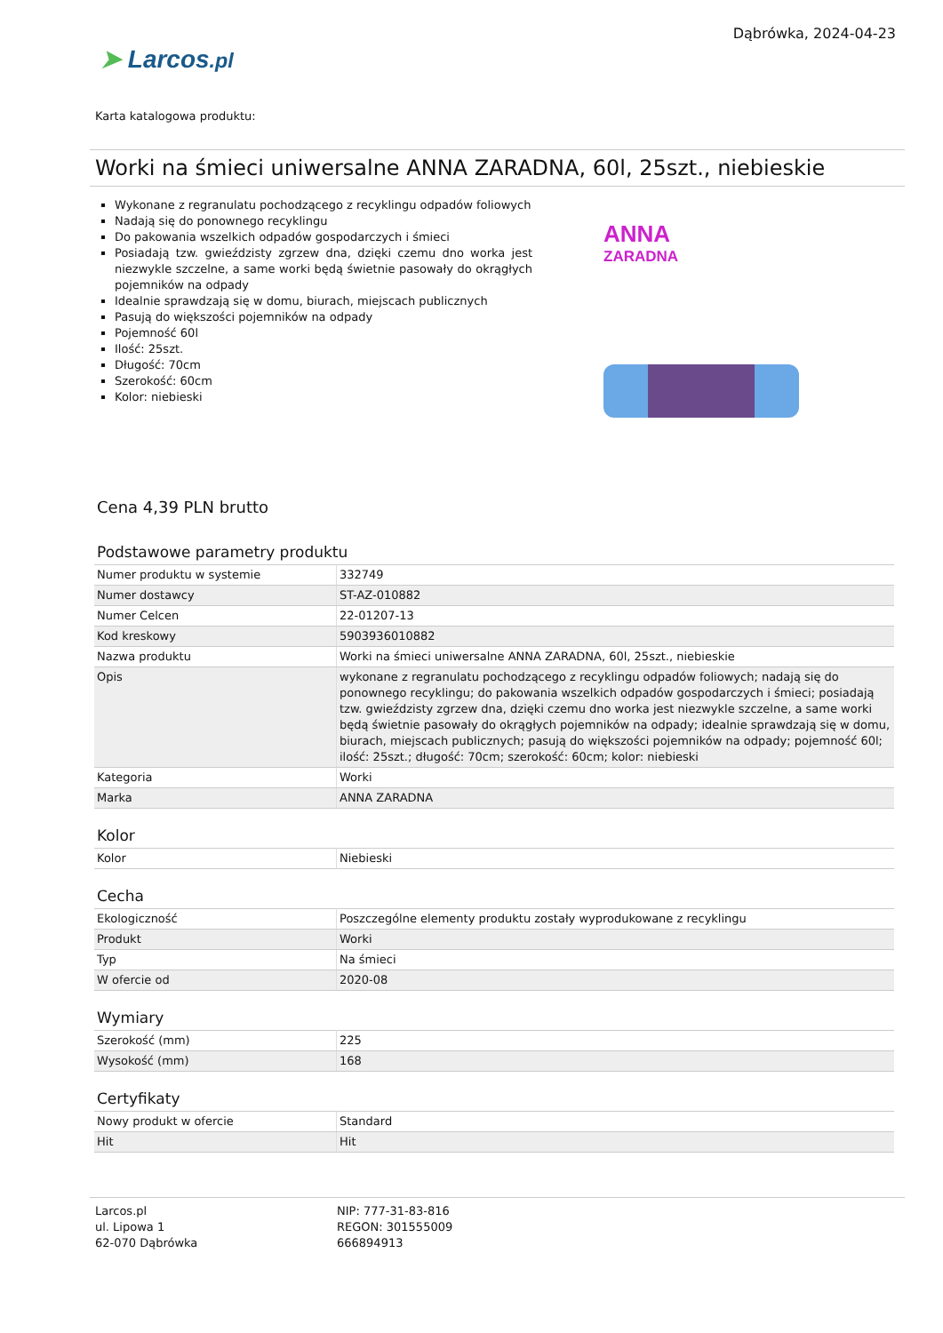➤ Larcos.pl
Dąbrówka, 2024-04-23
Karta katalogowa produktu:
Worki na śmieci uniwersalne ANNA ZARADNA, 60l, 25szt., niebieskie
Wykonane z regranulatu pochodzącego z recyklingu odpadów foliowych
Nadają się do ponownego recyklingu
Do pakowania wszelkich odpadów gospodarczych i śmieci
Posiadają tzw. gwieździsty zgrzew dna, dzięki czemu dno worka jest niezwykle szczelne, a same worki będą świetnie pasowały do okrągłych pojemników na odpady
Idealnie sprawdzają się w domu, biurach, miejscach publicznych
Pasują do większości pojemników na odpady
Pojemność 60l
Ilość: 25szt.
Długość: 70cm
Szerokość: 60cm
Kolor: niebieski
ANNA
ZARADNA
Cena 4,39 PLN brutto
Podstawowe parametry produktu
| Numer produktu w systemie | 332749 |
| Numer dostawcy | ST-AZ-010882 |
| Numer Celcen | 22-01207-13 |
| Kod kreskowy | 5903936010882 |
| Nazwa produktu | Worki na śmieci uniwersalne ANNA ZARADNA, 60l, 25szt., niebieskie |
| Opis | wykonane z regranulatu pochodzącego z recyklingu odpadów foliowych; nadają się do ponownego recyklingu; do pakowania wszelkich odpadów gospodarczych i śmieci; posiadają tzw. gwieździsty zgrzew dna, dzięki czemu dno worka jest niezwykle szczelne, a same worki będą świetnie pasowały do okrągłych pojemników na odpady; idealnie sprawdzają się w domu, biurach, miejscach publicznych; pasują do większości pojemników na odpady; pojemność 60l; ilość: 25szt.; długość: 70cm; szerokość: 60cm; kolor: niebieski |
| Kategoria | Worki |
| Marka | ANNA ZARADNA |
Kolor
| Kolor | Niebieski |
Cecha
| Ekologiczność | Poszczególne elementy produktu zostały wyprodukowane z recyklingu |
| Produkt | Worki |
| Typ | Na śmieci |
| W ofercie od | 2020-08 |
Wymiary
| Szerokość (mm) | 225 |
| Wysokość (mm) | 168 |
Certyfikaty
| Nowy produkt w ofercie | Standard |
| Hit | Hit |
Larcos.pl
ul. Lipowa 1
62-070 Dąbrówka
NIP: 777-31-83-816
REGON: 301555009
666894913